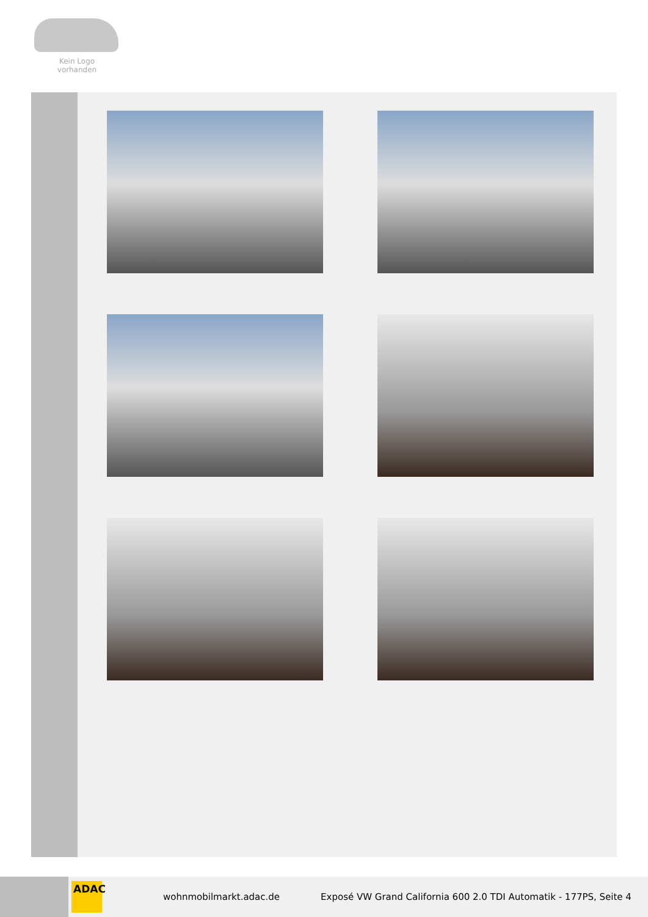Kein Logo
vorhanden
ADAC
wohnmobilmarkt.adac.de
Exposé VW Grand California 600 2.0 TDI Automatik - 177PS, Seite 4